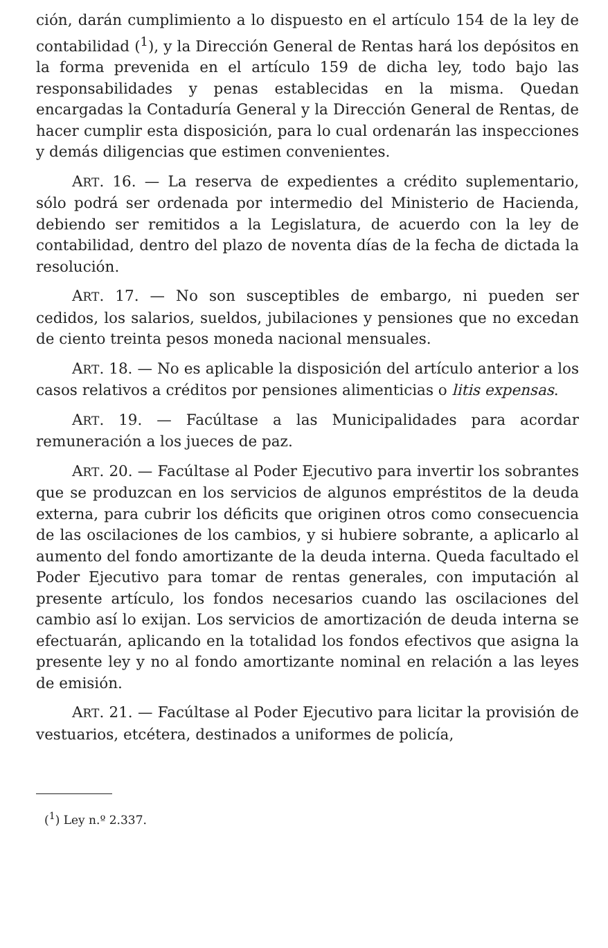ción, darán cumplimiento a lo dispuesto en el artículo 154 de la ley de contabilidad (<sup>1</sup>), y la Dirección General de Rentas hará los depósitos en la forma prevenida en el artículo 159 de dicha ley, todo bajo las responsabilidades y penas establecidas en la misma. Quedan encargadas la Contaduría General y la Dirección General de Rentas, de hacer cumplir esta disposición, para lo cual ordenarán las inspecciones y demás diligencias que estimen convenientes.
ART. 16. — La reserva de expedientes a crédito suplementario, sólo podrá ser ordenada por intermedio del Ministerio de Hacienda, debiendo ser remitidos a la Legislatura, de acuerdo con la ley de contabilidad, dentro del plazo de noventa días de la fecha de dictada la resolución.
ART. 17. — No son susceptibles de embargo, ni pueden ser cedidos, los salarios, sueldos, jubilaciones y pensiones que no excedan de ciento treinta pesos moneda nacional mensuales.
ART. 18. — No es aplicable la disposición del artículo anterior a los casos relativos a créditos por pensiones alimenticias o litis expensas.
ART. 19. — Facúltase a las Municipalidades para acordar remuneración a los jueces de paz.
ART. 20. — Facúltase al Poder Ejecutivo para invertir los sobrantes que se produzcan en los servicios de algunos empréstitos de la deuda externa, para cubrir los déficits que originen otros como consecuencia de las oscilaciones de los cambios, y si hubiere sobrante, a aplicarlo al aumento del fondo amortizante de la deuda interna. Queda facultado el Poder Ejecutivo para tomar de rentas generales, con imputación al presente artículo, los fondos necesarios cuando las oscilaciones del cambio así lo exijan. Los servicios de amortización de deuda interna se efectuarán, aplicando en la totalidad los fondos efectivos que asigna la presente ley y no al fondo amortizante nominal en relación a las leyes de emisión.
ART. 21. — Facúltase al Poder Ejecutivo para licitar la provisión de vestuarios, etcétera, destinados a uniformes de policía,
(<sup>1</sup>) Ley n.º 2.337.